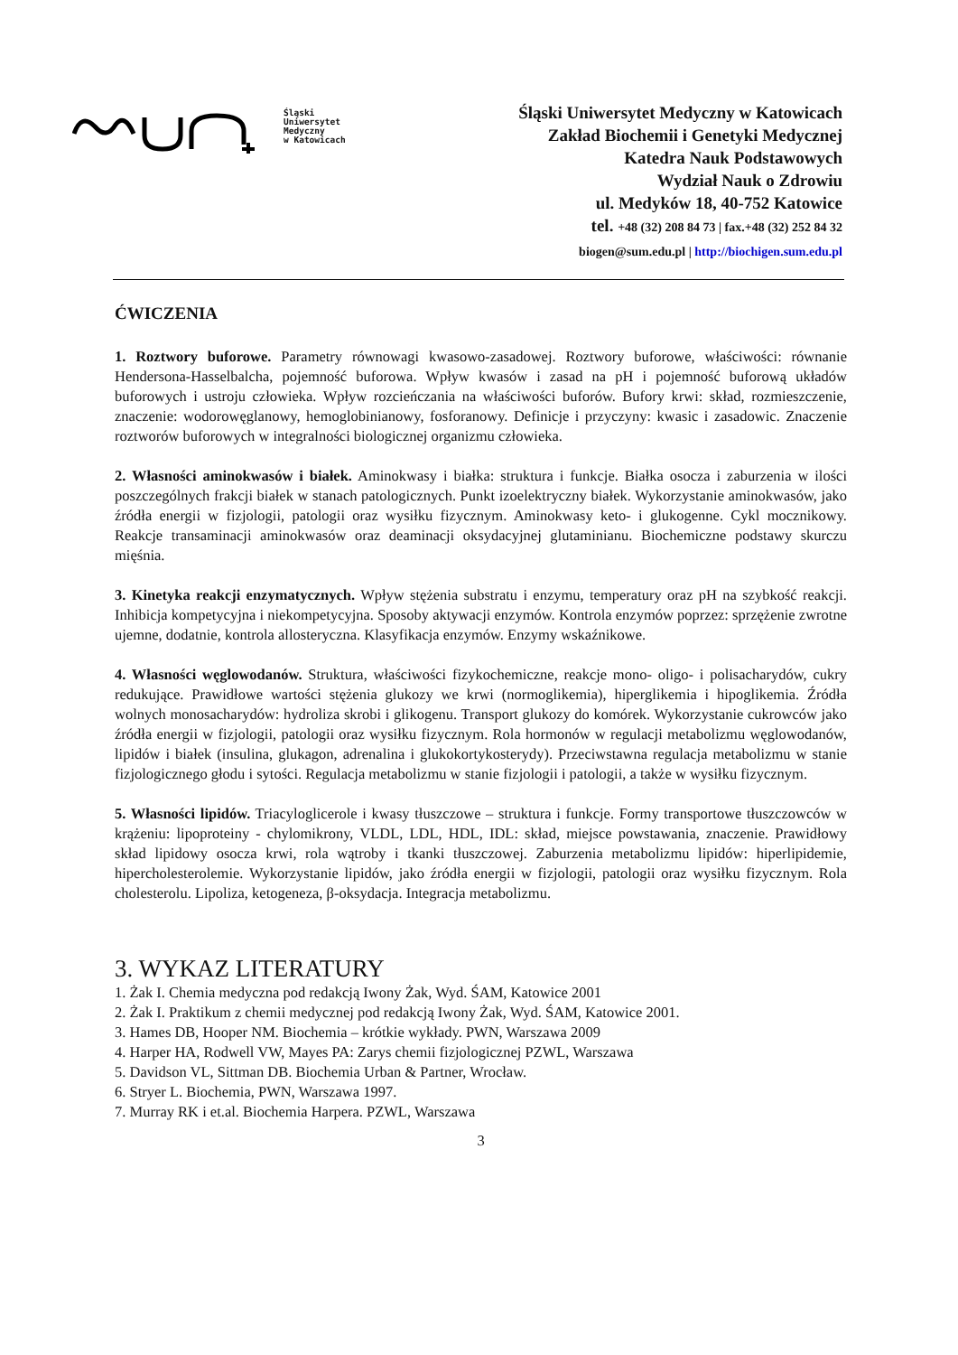Śląski
Uniwersytet
Medyczny
w Katowicach
Śląski Uniwersytet Medyczny w Katowicach
Zakład Biochemii i Genetyki Medycznej
Katedra Nauk Podstawowych
Wydział Nauk o Zdrowiu
ul. Medyków 18, 40-752 Katowice
tel. +48 (32) 208 84 73 | fax.+48 (32) 252 84 32
biogen@sum.edu.pl | http://biochigen.sum.edu.pl
ĆWICZENIA
1. Roztwory buforowe. Parametry równowagi kwasowo-zasadowej. Roztwory buforowe, właściwości: równanie Hendersona-Hasselbalcha, pojemność buforowa. Wpływ kwasów i zasad na pH i pojemność buforową układów buforowych i ustroju człowieka. Wpływ rozcieńczania na właściwości buforów. Bufory krwi: skład, rozmieszczenie, znaczenie: wodorowęglanowy, hemoglobinianowy, fosforanowy. Definicje i przyczyny: kwasic i zasadowic. Znaczenie roztworów buforowych w integralności biologicznej organizmu człowieka.
2. Własności aminokwasów i białek. Aminokwasy i białka: struktura i funkcje. Białka osocza i zaburzenia w ilości poszczególnych frakcji białek w stanach patologicznych. Punkt izoelektryczny białek. Wykorzystanie aminokwasów, jako źródła energii w fizjologii, patologii oraz wysiłku fizycznym. Aminokwasy keto- i glukogenne. Cykl mocznikowy. Reakcje transaminacji aminokwasów oraz deaminacji oksydacyjnej glutaminianu. Biochemiczne podstawy skurczu mięśnia.
3. Kinetyka reakcji enzymatycznych. Wpływ stężenia substratu i enzymu, temperatury oraz pH na szybkość reakcji. Inhibicja kompetycyjna i niekompetycyjna. Sposoby aktywacji enzymów. Kontrola enzymów poprzez: sprzężenie zwrotne ujemne, dodatnie, kontrola allosteryczna. Klasyfikacja enzymów. Enzymy wskaźnikowe.
4. Własności węglowodanów. Struktura, właściwości fizykochemiczne, reakcje mono- oligo- i polisacharydów, cukry redukujące. Prawidłowe wartości stężenia glukozy we krwi (normoglikemia), hiperglikemia i hipoglikemia. Źródła wolnych monosacharydów: hydroliza skrobi i glikogenu. Transport glukozy do komórek. Wykorzystanie cukrowców jako źródła energii w fizjologii, patologii oraz wysiłku fizycznym. Rola hormonów w regulacji metabolizmu węglowodanów, lipidów i białek (insulina, glukagon, adrenalina i glukokortykosterydy). Przeciwstawna regulacja metabolizmu w stanie fizjologicznego głodu i sytości. Regulacja metabolizmu w stanie fizjologii i patologii, a także w wysiłku fizycznym.
5. Własności lipidów. Triacyloglicerole i kwasy tłuszczowe – struktura i funkcje. Formy transportowe tłuszczowców w krążeniu: lipoproteiny - chylomikrony, VLDL, LDL, HDL, IDL: skład, miejsce powstawania, znaczenie. Prawidłowy skład lipidowy osocza krwi, rola wątroby i tkanki tłuszczowej. Zaburzenia metabolizmu lipidów: hiperlipidemie, hipercholesterolemie. Wykorzystanie lipidów, jako źródła energii w fizjologii, patologii oraz wysiłku fizycznym. Rola cholesterolu. Lipoliza, ketogeneza, β-oksydacja. Integracja metabolizmu.
3. WYKAZ LITERATURY
1. Żak I. Chemia medyczna pod redakcją Iwony Żak, Wyd. ŚAM, Katowice 2001
2. Żak I. Praktikum z chemii medycznej pod redakcją Iwony Żak, Wyd. ŚAM, Katowice 2001.
3. Hames DB, Hooper NM. Biochemia – krótkie wykłady. PWN, Warszawa 2009
4. Harper HA, Rodwell VW, Mayes PA: Zarys chemii fizjologicznej PZWL, Warszawa
5. Davidson VL, Sittman DB. Biochemia Urban & Partner, Wrocław.
6. Stryer L. Biochemia, PWN, Warszawa 1997.
7. Murray RK i et.al. Biochemia Harpera. PZWL, Warszawa
3